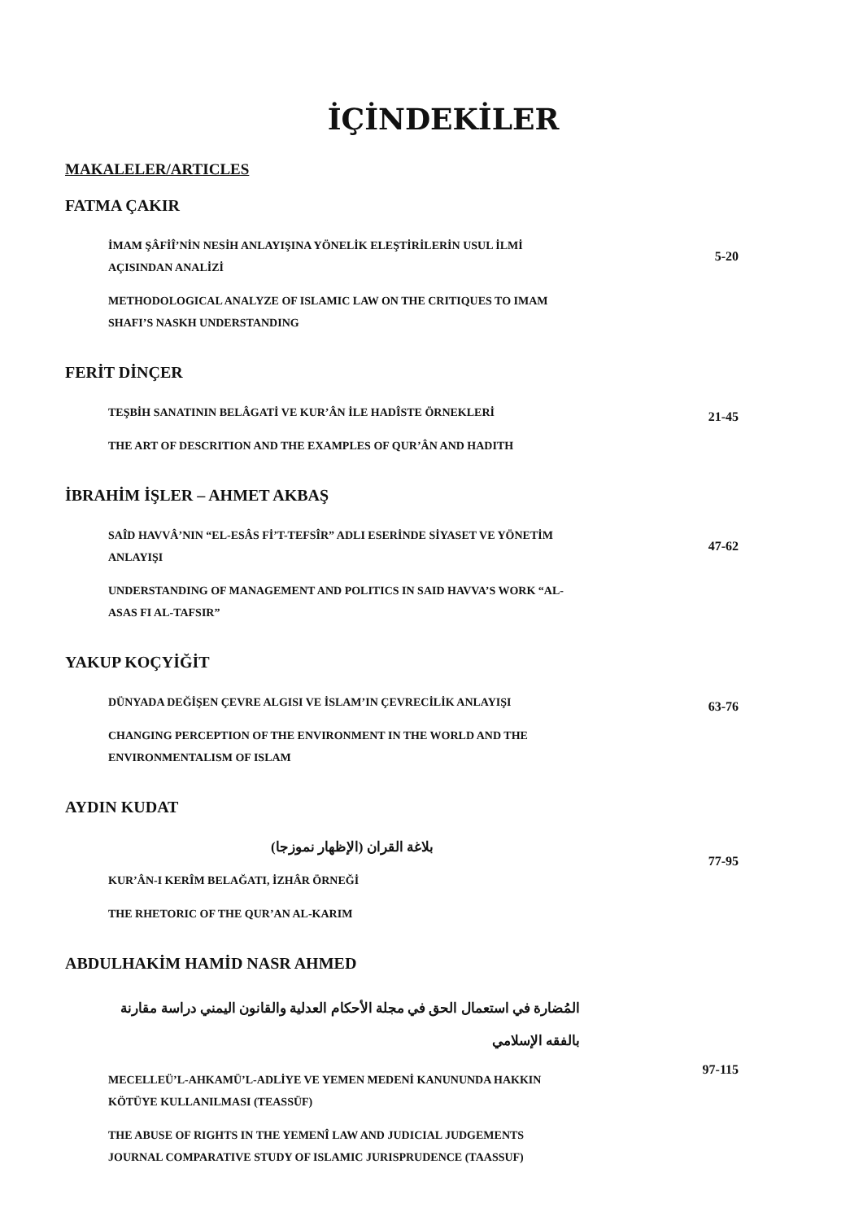İÇİNDEKİLER
MAKALELER/ARTICLES
FATMA ÇAKIR
İMAM ŞÂFİÎ’NİN NESİH ANLAYIŞINA YÖNELİK ELEŞTİRİLERİN USUL İLMİ AÇISINDAN ANALİZİ
METHODOLOGICAL ANALYZE OF ISLAMIC LAW ON THE CRITIQUES TO IMAM SHAFI’S NASKH UNDERSTANDING
5-20
FERİT DİNÇER
TEŞBİH SANATININ BELÂGATİ VE KUR’ÂN İLE HADÎSTE ÖRNEKLERİ
THE ART OF DESCRITION AND THE EXAMPLES OF QUR’ÂN AND HADITH
21-45
İBRAHİM İŞLER – AHMET AKBAŞ
SAÎD HAVVÂ’NIN “EL-ESÂS Fİ’T-TEFSÎR” ADLI ESERİNDE SİYASET VE YÖNETİM ANLAYIŞI
UNDERSTANDING OF MANAGEMENT AND POLITICS IN SAID HAVVA’S WORK “AL-ASAS FI AL-TAFSIR”
47-62
YAKUP KOÇYİĞİT
DÜNYADA DEĞİŞEN ÇEVRE ALGISI VE İSLAM’IN ÇEVRECİLİK ANLAYIŞI
CHANGING PERCEPTION OF THE ENVIRONMENT IN THE WORLD AND THE ENVIRONMENTALISM OF ISLAM
63-76
AYDIN KUDAT
بلاغة القران (الإظهار نموزجا)
KUR’ÂN-I KERÎM BELAĞATI, İZHÂR ÖRNEĞİ
THE RHETORIC OF THE QUR’AN AL-KARIM
77-95
ABDULHAKİM HAMİD NASR AHMED
المُضارة في استعمال الحق في مجلة الأحكام العدلية والقانون اليمني دراسة مقارنة بالفقه الإسلامي
MECELLEÜ’L-AHKAMÜ’L-ADLİYE VE YEMEN MEDENİ KANUNUNDA HAKKIN KÖTÜYE KULLANILMASI (TEASSÜF)
THE ABUSE OF RIGHTS IN THE YEMENÎ LAW AND JUDICIAL JUDGEMENTS JOURNAL COMPARATIVE STUDY OF ISLAMIC JURISPRUDENCE (TAASSUF)
97-115